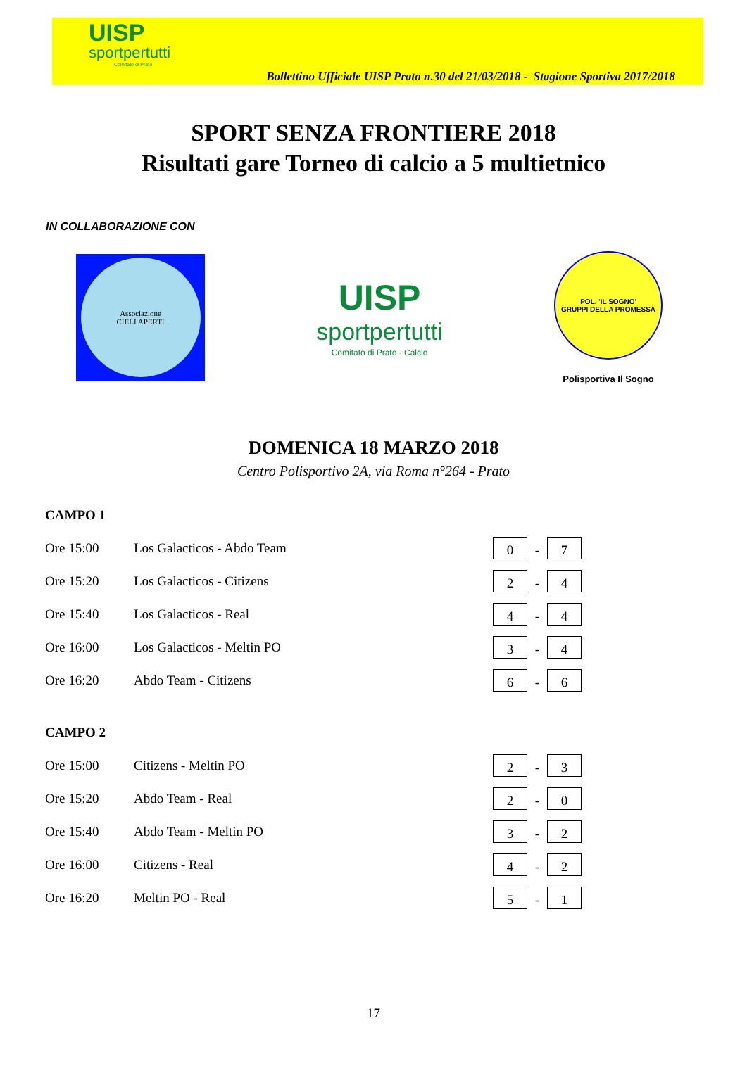UISP
sportpertutti
Comitato di Prato
Bollettino Ufficiale UISP Prato n.30 del 21/03/2018 - Stagione Sportiva 2017/2018
SPORT SENZA FRONTIERE 2018
Risultati gare Torneo di calcio a 5 multietnico
IN COLLABORAZIONE CON
Associazione
CIELI APERTI
UISP
sportpertutti
Comitato di Prato - Calcio
POL. 'IL SOGNO'
GRUPPI DELLA PROMESSA
Polisportiva Il Sogno
DOMENICA 18 MARZO 2018
Centro Polisportivo 2A, via Roma n°264 - Prato
CAMPO 1
| Ore 15:00 | Los Galacticos - Abdo Team | 0 - 7 |
| Ore 15:20 | Los Galacticos - Citizens | 2 - 4 |
| Ore 15:40 | Los Galacticos - Real | 4 - 4 |
| Ore 16:00 | Los Galacticos - Meltin PO | 3 - 4 |
| Ore 16:20 | Abdo Team - Citizens | 6 - 6 |
CAMPO 2
| Ore 15:00 | Citizens - Meltin PO | 2 - 3 |
| Ore 15:20 | Abdo Team - Real | 2 - 0 |
| Ore 15:40 | Abdo Team - Meltin PO | 3 - 2 |
| Ore 16:00 | Citizens - Real | 4 - 2 |
| Ore 16:20 | Meltin PO - Real | 5 - 1 |
17